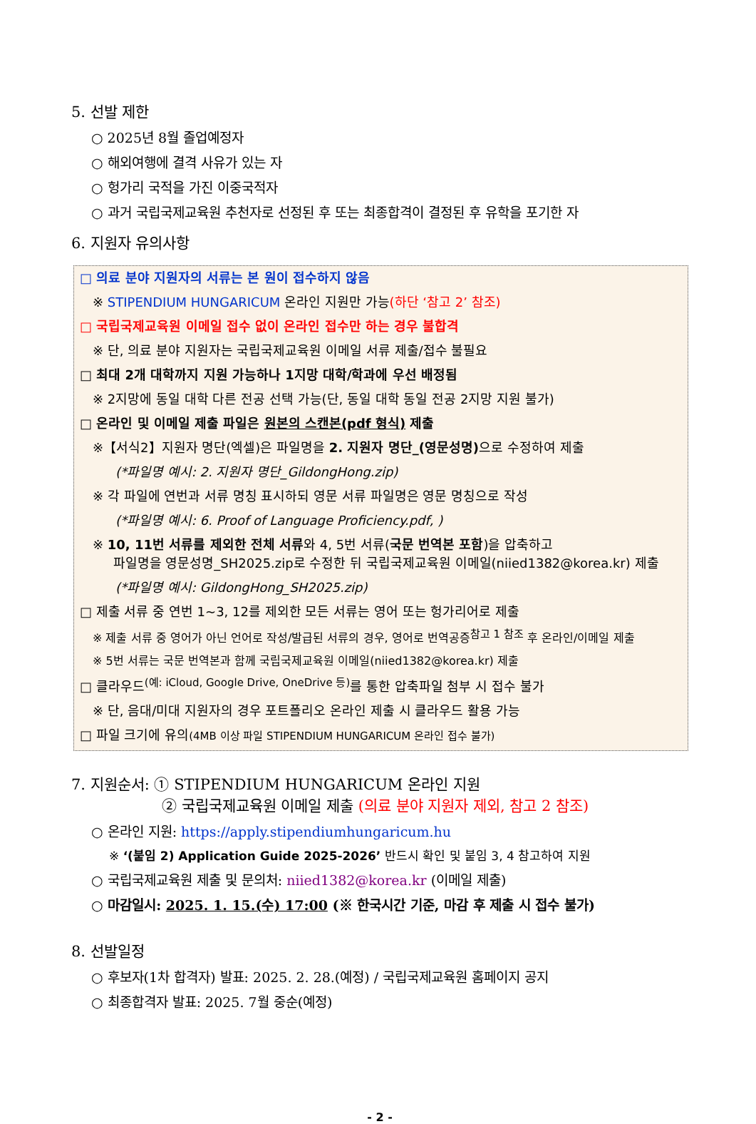5. 선발 제한
○ 2025년 8월 졸업예정자
○ 해외여행에 결격 사유가 있는 자
○ 헝가리 국적을 가진 이중국적자
○ 과거 국립국제교육원 추천자로 선정된 후 또는 최종합격이 결정된 후 유학을 포기한 자
6. 지원자 유의사항
□ 의료 분야 지원자의 서류는 본 원이 접수하지 않음
※ STIPENDIUM HUNGARICUM 온라인 지원만 가능(하단 ‘참고 2’ 참조)
□ 국립국제교육원 이메일 접수 없이 온라인 접수만 하는 경우 불합격
※ 단, 의료 분야 지원자는 국립국제교육원 이메일 서류 제출/접수 불필요
□ 최대 2개 대학까지 지원 가능하나 1지망 대학/학과에 우선 배정됨
※ 2지망에 동일 대학 다른 전공 선택 가능(단, 동일 대학 동일 전공 2지망 지원 불가)
□ 온라인 및 이메일 제출 파일은 원본의 스캔본(pdf 형식) 제출
※【서식2】지원자 명단(엑셀)은 파일명을 2. 지원자 명단_(영문성명) 으로 수정하여 제출
(*파일명 예시: 2. 지원자 명단_GildongHong.zip)
※ 각 파일에 연번과 서류 명칭 표시하되 영문 서류 파일명은 영문 명칭으로 작성
(*파일명 예시: 6. Proof of Language Proficiency.pdf, )
※ 10, 11번 서류를 제외한 전체 서류와 4, 5번 서류(국문 번역본 포함)을 압축하고
파일명을 영문성명_SH2025.zip로 수정한 뒤 국립국제교육원 이메일(niied1382@korea.kr) 제출
(*파일명 예시: GildongHong_SH2025.zip)
□ 제출 서류 중 연번 1~3, 12를 제외한 모든 서류는 영어 또는 헝가리어로 제출
※ 제출 서류 중 영어가 아닌 언어로 작성/발급된 서류의 경우, 영어로 번역공증<sup>참고 1 참조</sup> 후 온라인/이메일 제출
※ 5번 서류는 국문 번역본과 함께 국립국제교육원 이메일(niied1382@korea.kr) 제출
□ 클라우드<sup>(예: iCloud, Google Drive, OneDrive 등)</sup>를 통한 압축파일 첨부 시 접수 불가
※ 단, 음대/미대 지원자의 경우 포트폴리오 온라인 제출 시 클라우드 활용 가능
□ 파일 크기에 유의(4MB 이상 파일 STIPENDIUM HUNGARICUM 온라인 접수 불가)
7. 지원순서: ① STIPENDIUM HUNGARICUM 온라인 지원
② 국립국제교육원 이메일 제출 (의료 분야 지원자 제외, 참고 2 참조)
○ 온라인 지원: https://apply.stipendiumhungaricum.hu
※ ‘(붙임 2) Application Guide 2025-2026’ 반드시 확인 및 붙임 3, 4 참고하여 지원
○ 국립국제교육원 제출 및 문의처: niied1382@korea.kr (이메일 제출)
○ 마감일시: 2025. 1. 15.(수) 17:00 (※ 한국시간 기준, 마감 후 제출 시 접수 불가)
8. 선발일정
○ 후보자(1차 합격자) 발표: 2025. 2. 28.(예정) / 국립국제교육원 홈페이지 공지
○ 최종합격자 발표: 2025. 7월 중순(예정)
- 2 -